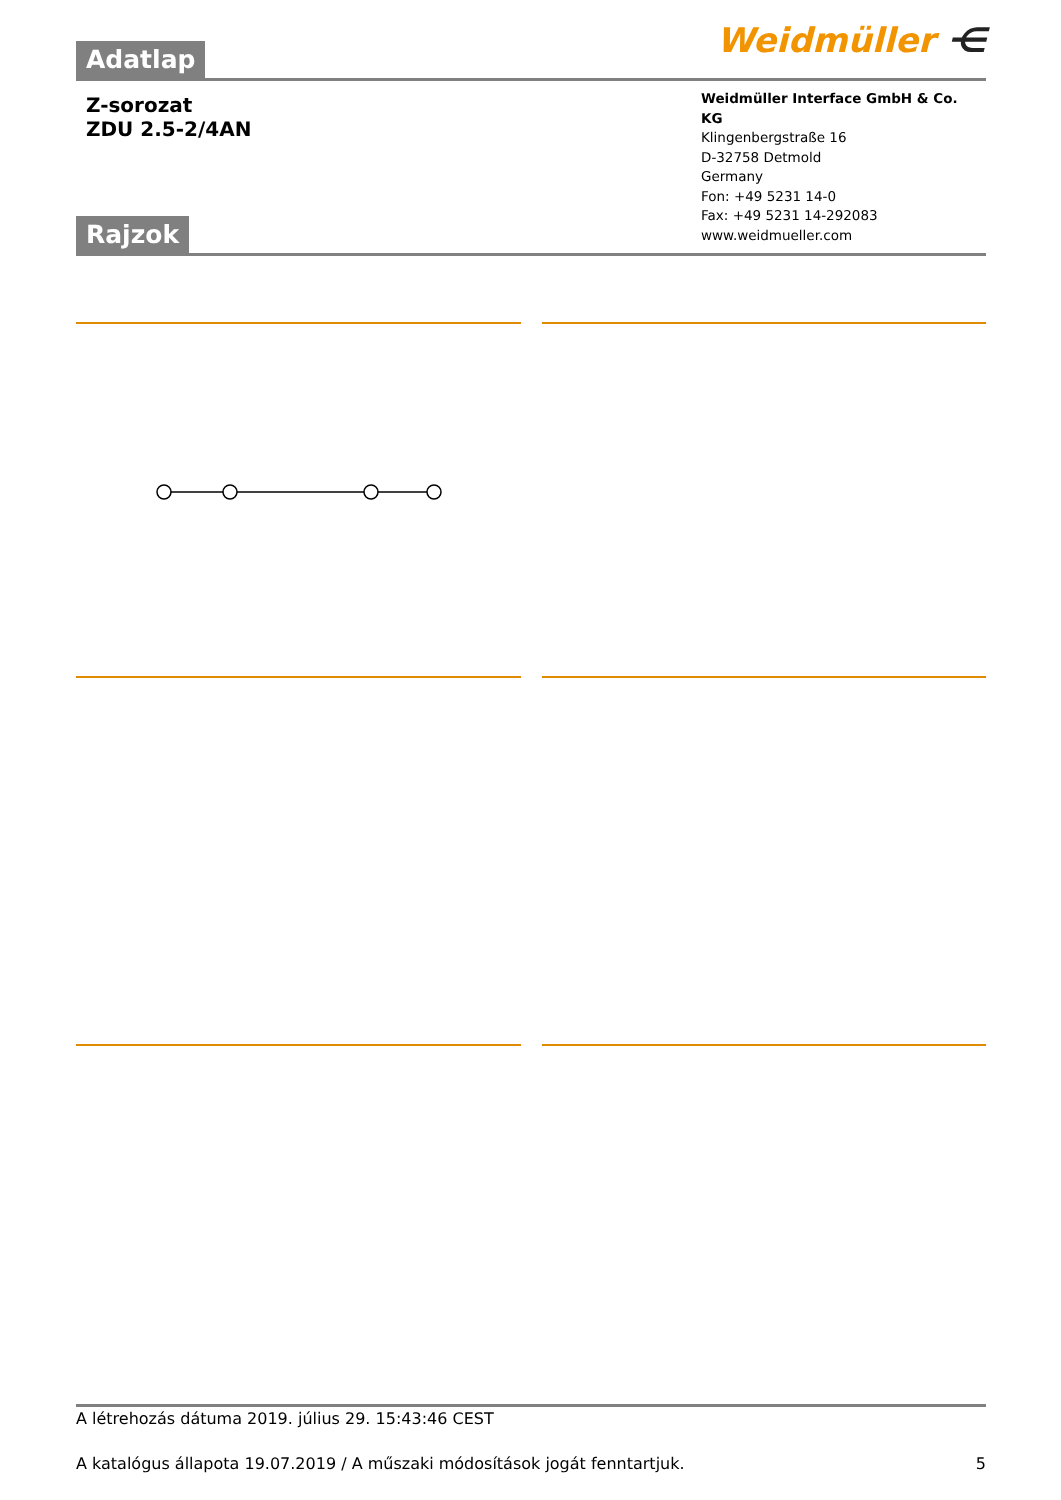Adatlap Weidmüller ⋲
Z-sorozat
ZDU 2.5-2/4AN
Rajzok
Weidmüller Interface GmbH & Co. KG
Klingenbergstraße 16
D-32758 Detmold
Germany
Fon: +49 5231 14-0
Fax: +49 5231 14-292083
www.weidmueller.com
A létrehozás dátuma 2019. július 29. 15:43:46 CEST
A katalógus állapota 19.07.2019 / A műszaki módosítások jogát fenntartjuk. 5